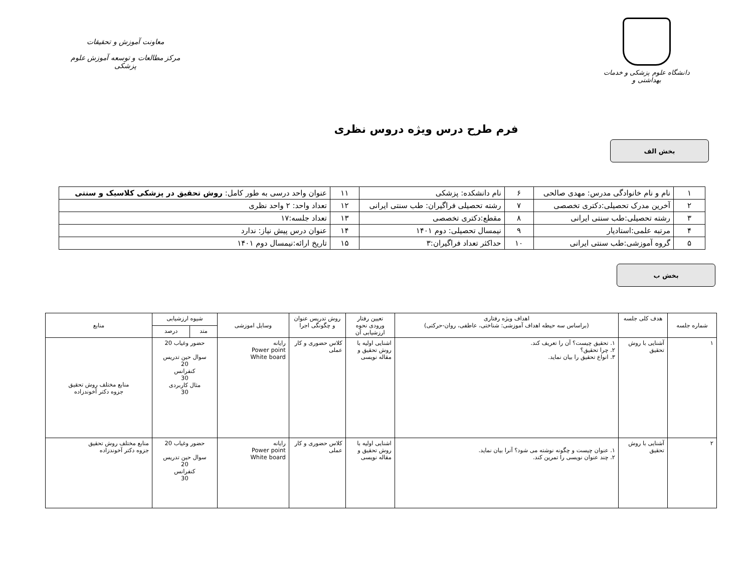دانشگاه علوم پزشکی و خدمات بهداشتی و
معاونت آموزش و تحقیقات
مرکز مطالعات و توسعه آموزش علوم پزشکی
فرم طرح درس ویژه دروس نظری
بخش الف
| ۱ | نام و نام خانوادگی مدرس: مهدی صالحی | ۶ | نام دانشکده: پزشکی | ۱۱ | عنوان واحد درسی به طور کامل: روش تحقیق در پزشکی کلاسیک و سنتی |
| ۲ | آخرین مدرک تحصیلی:دکتری تخصصی | ۷ | رشته تحصیلی فراگیران: طب سنتی ایرانی | ۱۲ | تعداد واحد: ۲ واحد نظری |
| ۳ | رشته تحصیلی:طب سنتی ایرانی | ۸ | مقطع:دکتری تخصصی | ۱۳ | تعداد جلسه:۱۷ |
| ۴ | مرتبه علمی:استادیار | ۹ | نیمسال تحصیلی: دوم ۱۴۰۱ | ۱۴ | عنوان درس پیش نیاز: ندارد |
| ۵ | گروه آموزشی:طب سنتی ایرانی | ۱۰ | حداکثر تعداد فراگیران:۳ | ۱۵ | تاریخ ارائه:نیمسال دوم ۱۴۰۱ |
بخش ب
| شماره جلسه | هدف کلی جلسه | اهداف ویژه رفتاری (براساس سه حیطه اهداف آموزشی: شناختی، عاطفی، روان-حرکتی) | تعیین رفتار ورودی نحوه ارزشیابی آن | روش تدریس عنوان و چگونگی اجرا | وسایل اموزشی | شیوه ارزشیابی | | منابع |
| --- | --- | --- | --- | --- | --- | --- | --- | --- |
| | | | | | | متد | درصد | |
| ۱ | آشنایی با روش تحقیق | ۱. تحقیق چیست؟ آن را تعریف کند. ۲. چرا تحقیق؟ ۳. انواع تحقیق را بیان نماید. | اشنایی اولیه با روش تحقیق و مقاله نویسی | کلاس حضوری و کار عملی | رایانه Power point White board | حضور وغیاب 20 سوال حین تدریس 20 کنفرانس 30 مثال کاربردی 30 | | منابع مختلف روش تحقیق جزوه دکتر آخوندزاده |
| ۲ | آشنایی با روش تحقیق | ۱. عنوان چیست و چگونه نوشته می شود؟ آنرا بیان نماید. ۲. چند عنوان نویسی را تمرین کند. | اشنایی اولیه با روش تحقیق و مقاله نویسی | کلاس حضوری و کار عملی | رایانه Power point White board | حضور وغیاب 20 سوال حین تدریس 20 کنفرانس 30 | | منابع مختلف روش تحقیق جزوه دکتر آخوندزاده |